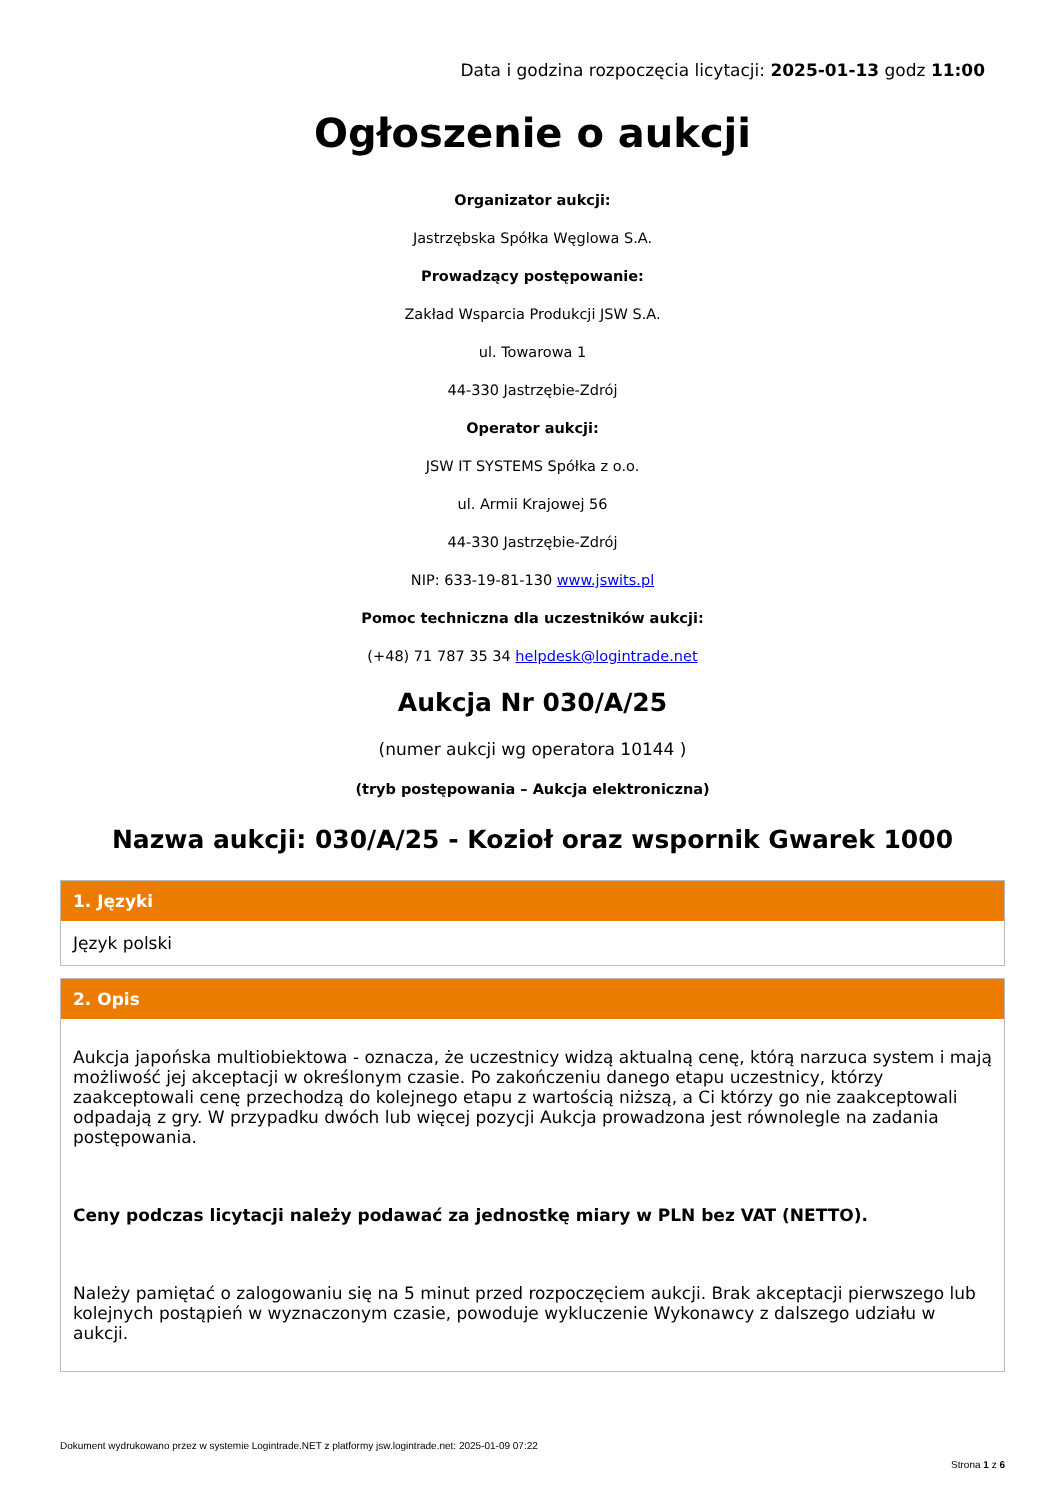Data i godzina rozpoczęcia licytacji: 2025-01-13 godz 11:00
Ogłoszenie o aukcji
Organizator aukcji:
Jastrzębska Spółka Węglowa S.A.
Prowadzący postępowanie:
Zakład Wsparcia Produkcji JSW S.A.
ul. Towarowa 1
44-330 Jastrzębie-Zdrój
Operator aukcji:
JSW IT SYSTEMS Spółka z o.o.
ul. Armii Krajowej 56
44-330 Jastrzębie-Zdrój
NIP: 633-19-81-130 www.jswits.pl
Pomoc techniczna dla uczestników aukcji:
(+48) 71 787 35 34 helpdesk@logintrade.net
Aukcja Nr 030/A/25
(numer aukcji wg operatora 10144 )
(tryb postępowania – Aukcja elektroniczna)
Nazwa aukcji: 030/A/25 - Kozioł oraz wspornik Gwarek 1000
1. Języki
Język polski
2. Opis
Aukcja japońska multiobiektowa - oznacza, że uczestnicy widzą aktualną cenę, którą narzuca system i mają możliwość jej akceptacji w określonym czasie. Po zakończeniu danego etapu uczestnicy, którzy zaakceptowali cenę przechodzą do kolejnego etapu z wartością niższą, a Ci którzy go nie zaakceptowali odpadają z gry. W przypadku dwóch lub więcej pozycji Aukcja prowadzona jest równolegle na zadania postępowania.
Ceny podczas licytacji należy podawać za jednostkę miary w PLN bez VAT (NETTO).
Należy pamiętać o zalogowaniu się na 5 minut przed rozpoczęciem aukcji. Brak akceptacji pierwszego lub kolejnych postąpień w wyznaczonym czasie, powoduje wykluczenie Wykonawcy z dalszego udziału w aukcji.
Dokument wydrukowano przez w systemie Logintrade.NET z platformy jsw.logintrade.net: 2025-01-09 07:22
Strona 1 z 6